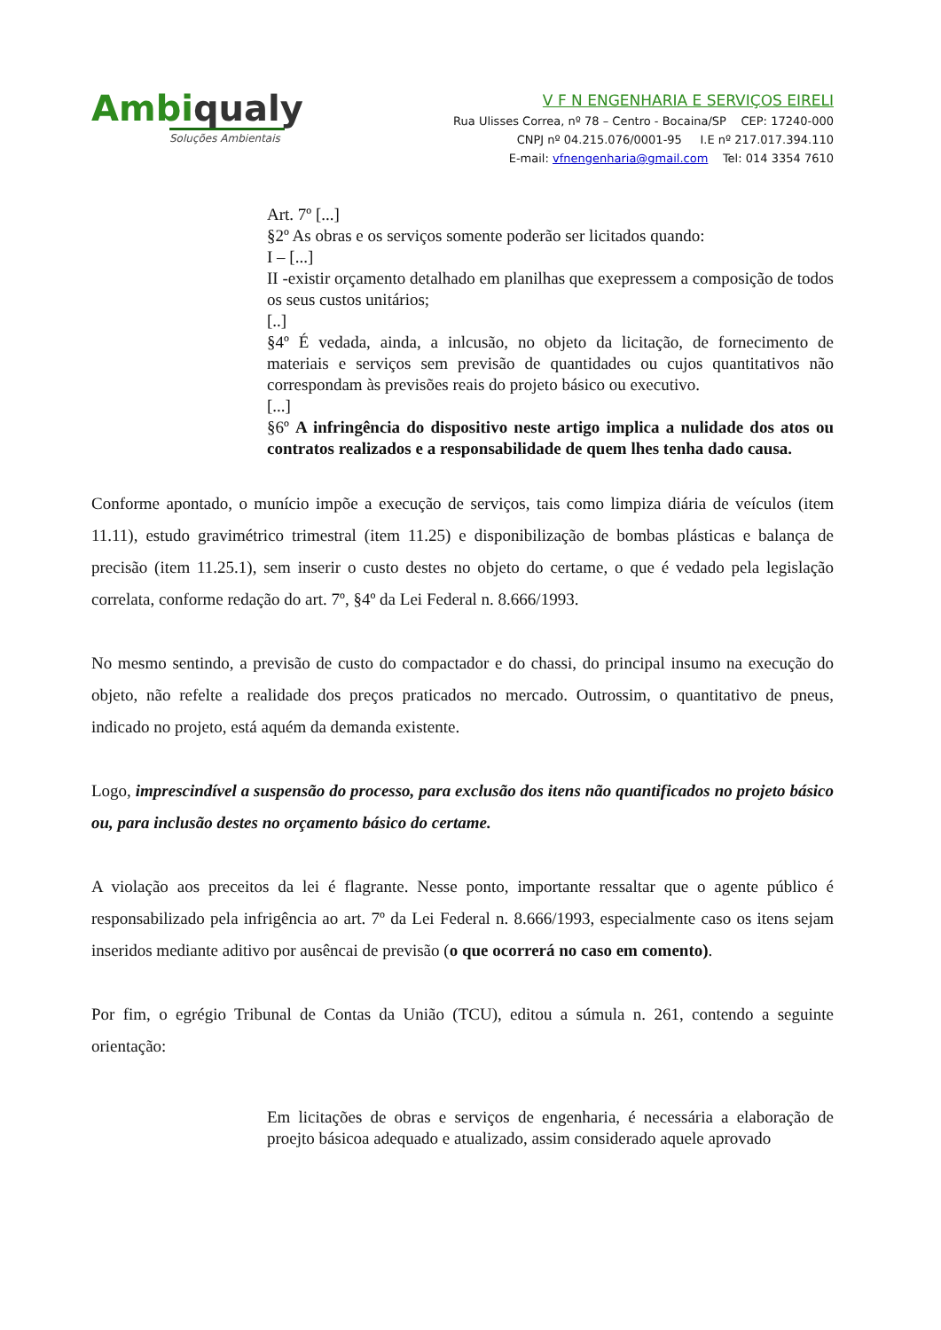Ambiqualy
Soluções Ambientais
V F N ENGENHARIA E SERVIÇOS EIRELI
Rua Ulisses Correa, nº 78 – Centro - Bocaina/SP CEP: 17240-000
CNPJ nº 04.215.076/0001-95 I.E nº 217.017.394.110
E-mail: vfnengenharia@gmail.com Tel: 014 3354 7610
Art. 7º [...]
§2º As obras e os serviços somente poderão ser licitados quando:
I – [...]
II -existir orçamento detalhado em planilhas que exepressem a composição de todos os seus custos unitários;
[..]
§4º É vedada, ainda, a inlcusão, no objeto da licitação, de fornecimento de materiais e serviços sem previsão de quantidades ou cujos quantitativos não correspondam às previsões reais do projeto básico ou executivo.
[...]
§6º A infringência do dispositivo neste artigo implica a nulidade dos atos ou contratos realizados e a responsabilidade de quem lhes tenha dado causa.
Conforme apontado, o munício impõe a execução de serviços, tais como limpiza diária de veículos (item 11.11), estudo gravimétrico trimestral (item 11.25) e disponibilização de bombas plásticas e balança de precisão (item 11.25.1), sem inserir o custo destes no objeto do certame, o que é vedado pela legislação correlata, conforme redação do art. 7º, §4º da Lei Federal n. 8.666/1993.
No mesmo sentindo, a previsão de custo do compactador e do chassi, do principal insumo na execução do objeto, não refelte a realidade dos preços praticados no mercado. Outrossim, o quantitativo de pneus, indicado no projeto, está aquém da demanda existente.
Logo, imprescindível a suspensão do processo, para exclusão dos itens não quantificados no projeto básico ou, para inclusão destes no orçamento básico do certame.
A violação aos preceitos da lei é flagrante. Nesse ponto, importante ressaltar que o agente público é responsabilizado pela infrigência ao art. 7º da Lei Federal n. 8.666/1993, especialmente caso os itens sejam inseridos mediante aditivo por ausêncai de previsão (o que ocorrerá no caso em comento).
Por fim, o egrégio Tribunal de Contas da União (TCU), editou a súmula n. 261, contendo a seguinte orientação:
Em licitações de obras e serviços de engenharia, é necessária a elaboração de proejto básicoa adequado e atualizado, assim considerado aquele aprovado